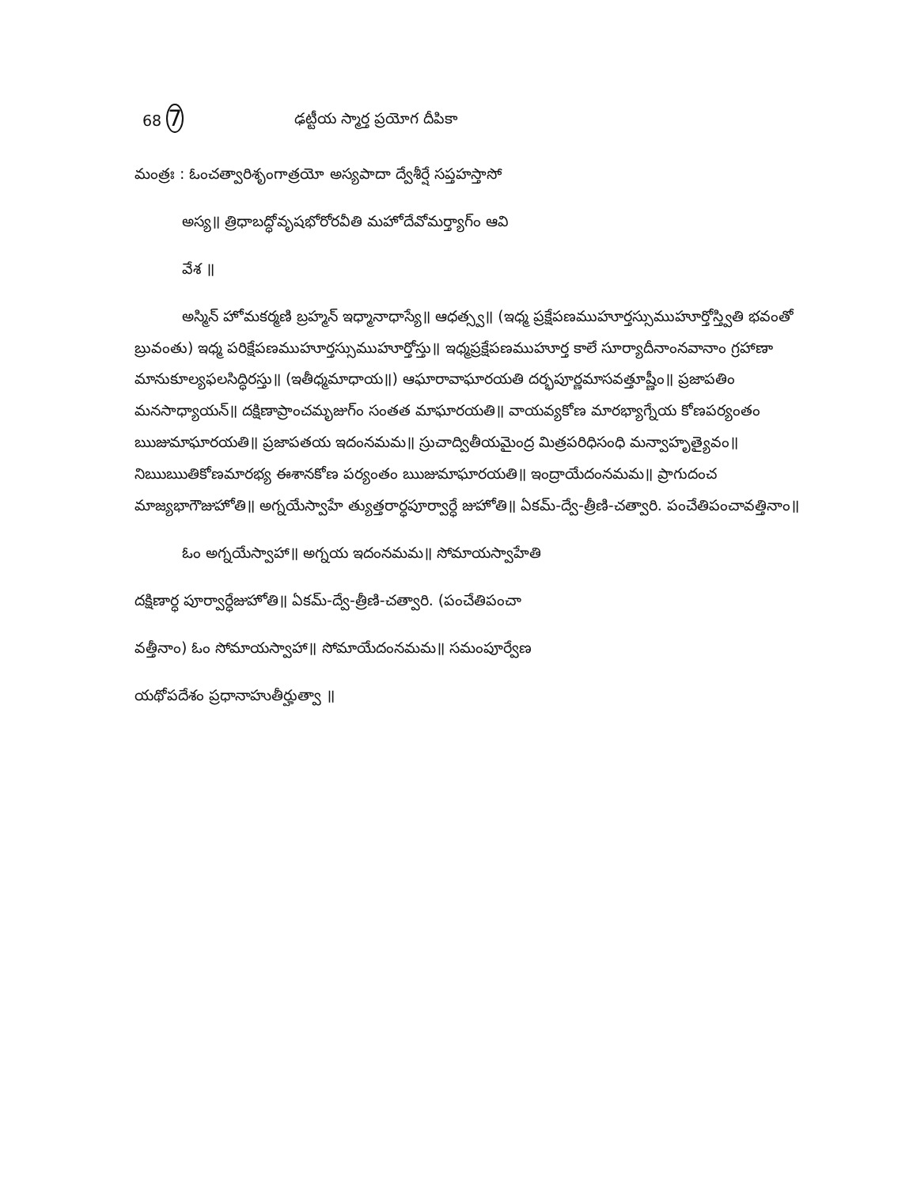68 7 ఢట్టీయ స్మార్త ప్రయోగ దీపికా
మంత్రః : ఓంచత్వారిశృంగాత్రయో అస్యపాదా ద్వేశీర్షే సప్తహస్తాసో
అస్య॥ త్రిధాబద్ధోవృషభోరోరవీతి మహోదేవోమర్త్యాగ్ం ఆవి
వేశ ॥
అస్మిన్ హోమకర్మణి బ్రహ్మన్ ఇధ్మానాధాస్యే॥ ఆధత్స్వ॥ (ఇధ్మ ప్రక్షేపణముహూర్తస్సుముహూర్తోస్త్వితి భవంతో బ్రువంతు) ఇధ్మ పరిక్షేపణముహూర్తస్సుముహూర్తోస్తు॥ ఇధ్మప్రక్షేపణముహూర్త కాలే సూర్యాదీనాంనవానాం గ్రహాణా మానుకూల్యఫలసిద్ధిరస్తు॥ (ఇతీధ్మమాధాయ॥) ఆఘారావాఘారయతి దర్భపూర్ణమాసవత్తూష్ణీం॥ ప్రజాపతిం మనసాధ్యాయన్॥ దక్షిణాప్రాంచమృజుగ్ం సంతత మాఘారయతి॥ వాయవ్యకోణ మారభ్యాగ్నేయ కోణపర్యంతం ఋజుమాఘారయతి॥ ప్రజాపతయ ఇదంనమమ॥ స్రుచాద్వితీయమైంద్ర మిత్రపరిధిసంధి మన్వాహృత్యైవం॥ నిఋఋతికోణమారభ్య ఈశానకోణ పర్యంతం ఋజుమాఘారయతి॥ ఇంద్రాయేదంనమమ॥ ప్రాగుదంచ మాజ్యభాగౌజుహోతి॥ అగ్నయేస్వాహే త్యుత్తరార్ధపూర్వార్ధే జుహోతి॥ ఏకమ్-ద్వే-త్రీణి-చత్వారి. పంచేతిపంచావత్తినాం॥
ఓం అగ్నయేస్వాహా॥ అగ్నయ ఇదంనమమ॥ సోమాయస్వాహేతి
దక్షిణార్ధ పూర్వార్ధేజుహోతి॥ ఏకమ్-ద్వే-త్రీణి-చత్వారి. (పంచేతిపంచా
వత్తీనాం) ఓం సోమాయస్వాహా॥ సోమాయేదంనమమ॥ సమంపూర్వేణ
యథోపదేశం ప్రధానాహుతీర్హుత్వా ॥